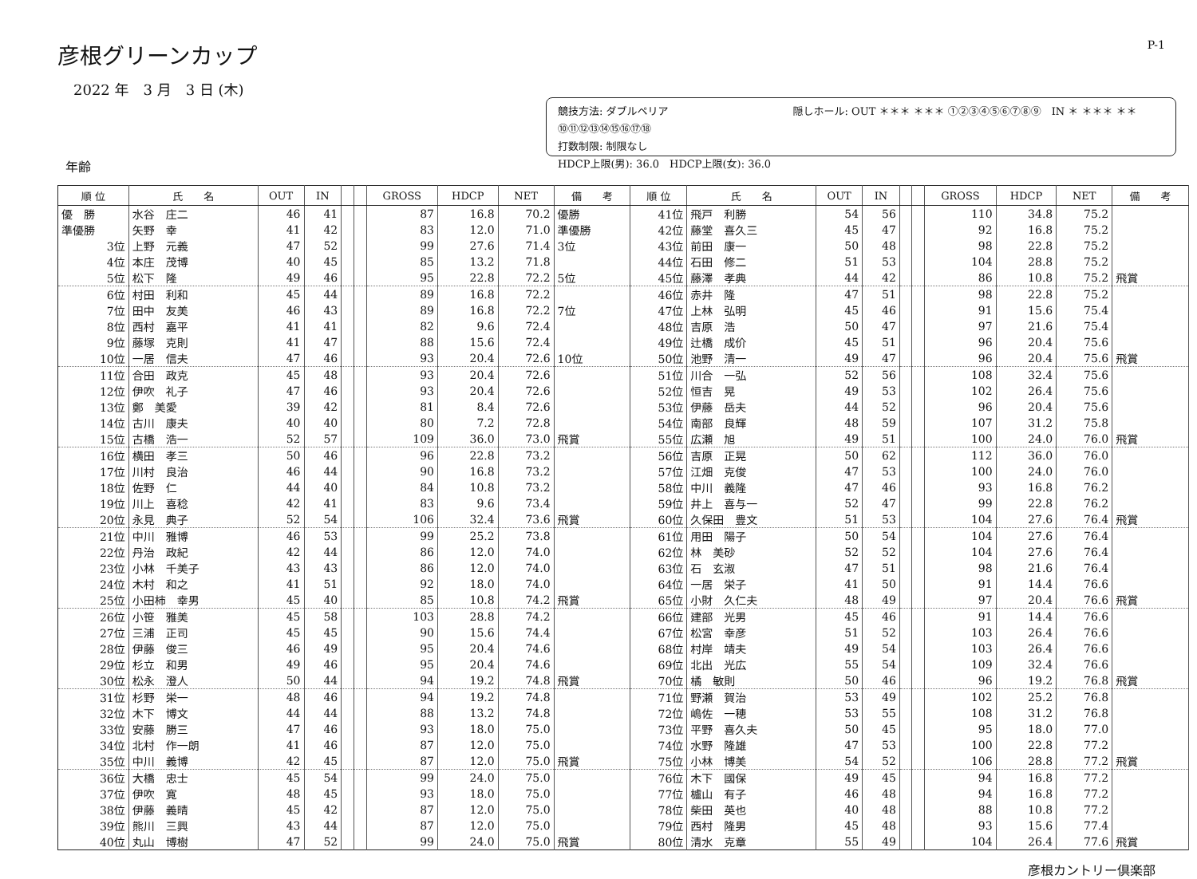彦根グリーンカップ
P-1
2022 年　3 月　3 日 (木)
競技方法: ダブルペリア　　　　　　　　　　　　隠しホール: OUT ＊＊＊ ＊＊＊ ①②③④⑤⑥⑦⑧⑨　IN ＊ ＊＊＊ ＊＊ ⑩⑪⑫⑬⑭⑮⑯⑰⑱
打数制限: 制限なし
HDCP上限(男): 36.0　HDCP上限(女): 36.0
年齢
| 順 位 | 氏 名 | OUT | IN | | | GROSS | HDCP | NET | 備 考 | 順 位 | 氏 名 | OUT | IN | | | GROSS | HDCP | NET | 備 考 |
| --- | --- | --- | --- | --- | --- | --- | --- | --- | --- | --- | --- | --- | --- | --- | --- | --- | --- | --- | --- |
| 優 勝 | 水谷 庄二 | 46 | 41 | | | 87 | 16.8 | 70.2 | 優勝 | 41位 | 飛戸 利勝 | 54 | 56 | | | 110 | 34.8 | 75.2 | |
| 準優勝 | 矢野 幸 | 41 | 42 | | | 83 | 12.0 | 71.0 | 準優勝 | 42位 | 藤堂 喜久三 | 45 | 47 | | | 92 | 16.8 | 75.2 | |
| 3位 | 上野 元義 | 47 | 52 | | | 99 | 27.6 | 71.4 | 3位 | 43位 | 前田 康一 | 50 | 48 | | | 98 | 22.8 | 75.2 | |
| 4位 | 本庄 茂博 | 40 | 45 | | | 85 | 13.2 | 71.8 | | 44位 | 石田 修二 | 51 | 53 | | | 104 | 28.8 | 75.2 | |
| 5位 | 松下 隆 | 49 | 46 | | | 95 | 22.8 | 72.2 | 5位 | 45位 | 藤澤 孝典 | 44 | 42 | | | 86 | 10.8 | 75.2 | 飛賞 |
| 6位 | 村田 利和 | 45 | 44 | | | 89 | 16.8 | 72.2 | | 46位 | 赤井 隆 | 47 | 51 | | | 98 | 22.8 | 75.2 | |
| 7位 | 田中 友美 | 46 | 43 | | | 89 | 16.8 | 72.2 | 7位 | 47位 | 上林 弘明 | 45 | 46 | | | 91 | 15.6 | 75.4 | |
| 8位 | 西村 嘉平 | 41 | 41 | | | 82 | 9.6 | 72.4 | | 48位 | 吉原 浩 | 50 | 47 | | | 97 | 21.6 | 75.4 | |
| 9位 | 藤塚 克則 | 41 | 47 | | | 88 | 15.6 | 72.4 | | 49位 | 辻橋 成价 | 45 | 51 | | | 96 | 20.4 | 75.6 | |
| 10位 | 一居 信夫 | 47 | 46 | | | 93 | 20.4 | 72.6 | 10位 | 50位 | 池野 清一 | 49 | 47 | | | 96 | 20.4 | 75.6 | 飛賞 |
| 11位 | 合田 政克 | 45 | 48 | | | 93 | 20.4 | 72.6 | | 51位 | 川合 一弘 | 52 | 56 | | | 108 | 32.4 | 75.6 | |
| 12位 | 伊吹 礼子 | 47 | 46 | | | 93 | 20.4 | 72.6 | | 52位 | 恒吉 晃 | 49 | 53 | | | 102 | 26.4 | 75.6 | |
| 13位 | 鄭 美愛 | 39 | 42 | | | 81 | 8.4 | 72.6 | | 53位 | 伊藤 岳夫 | 44 | 52 | | | 96 | 20.4 | 75.6 | |
| 14位 | 古川 康夫 | 40 | 40 | | | 80 | 7.2 | 72.8 | | 54位 | 南部 良輝 | 48 | 59 | | | 107 | 31.2 | 75.8 | |
| 15位 | 古橋 浩一 | 52 | 57 | | | 109 | 36.0 | 73.0 | 飛賞 | 55位 | 広瀬 旭 | 49 | 51 | | | 100 | 24.0 | 76.0 | 飛賞 |
| 16位 | 横田 孝三 | 50 | 46 | | | 96 | 22.8 | 73.2 | | 56位 | 吉原 正晃 | 50 | 62 | | | 112 | 36.0 | 76.0 | |
| 17位 | 川村 良治 | 46 | 44 | | | 90 | 16.8 | 73.2 | | 57位 | 江畑 克俊 | 47 | 53 | | | 100 | 24.0 | 76.0 | |
| 18位 | 佐野 仁 | 44 | 40 | | | 84 | 10.8 | 73.2 | | 58位 | 中川 義隆 | 47 | 46 | | | 93 | 16.8 | 76.2 | |
| 19位 | 川上 喜稔 | 42 | 41 | | | 83 | 9.6 | 73.4 | | 59位 | 井上 喜与一 | 52 | 47 | | | 99 | 22.8 | 76.2 | |
| 20位 | 永見 典子 | 52 | 54 | | | 106 | 32.4 | 73.6 | 飛賞 | 60位 | 久保田 豊文 | 51 | 53 | | | 104 | 27.6 | 76.4 | 飛賞 |
| 21位 | 中川 雅博 | 46 | 53 | | | 99 | 25.2 | 73.8 | | 61位 | 用田 陽子 | 50 | 54 | | | 104 | 27.6 | 76.4 | |
| 22位 | 丹治 政紀 | 42 | 44 | | | 86 | 12.0 | 74.0 | | 62位 | 林 美砂 | 52 | 52 | | | 104 | 27.6 | 76.4 | |
| 23位 | 小林 千美子 | 43 | 43 | | | 86 | 12.0 | 74.0 | | 63位 | 石 玄淑 | 47 | 51 | | | 98 | 21.6 | 76.4 | |
| 24位 | 木村 和之 | 41 | 51 | | | 92 | 18.0 | 74.0 | | 64位 | 一居 栄子 | 41 | 50 | | | 91 | 14.4 | 76.6 | |
| 25位 | 小田柿 幸男 | 45 | 40 | | | 85 | 10.8 | 74.2 | 飛賞 | 65位 | 小財 久仁夫 | 48 | 49 | | | 97 | 20.4 | 76.6 | 飛賞 |
| 26位 | 小笹 雅美 | 45 | 58 | | | 103 | 28.8 | 74.2 | | 66位 | 建部 光男 | 45 | 46 | | | 91 | 14.4 | 76.6 | |
| 27位 | 三浦 正司 | 45 | 45 | | | 90 | 15.6 | 74.4 | | 67位 | 松宮 幸彦 | 51 | 52 | | | 103 | 26.4 | 76.6 | |
| 28位 | 伊藤 俊三 | 46 | 49 | | | 95 | 20.4 | 74.6 | | 68位 | 村岸 靖夫 | 49 | 54 | | | 103 | 26.4 | 76.6 | |
| 29位 | 杉立 和男 | 49 | 46 | | | 95 | 20.4 | 74.6 | | 69位 | 北出 光広 | 55 | 54 | | | 109 | 32.4 | 76.6 | |
| 30位 | 松永 澄人 | 50 | 44 | | | 94 | 19.2 | 74.8 | 飛賞 | 70位 | 橘 敏則 | 50 | 46 | | | 96 | 19.2 | 76.8 | 飛賞 |
| 31位 | 杉野 栄一 | 48 | 46 | | | 94 | 19.2 | 74.8 | | 71位 | 野瀬 賀治 | 53 | 49 | | | 102 | 25.2 | 76.8 | |
| 32位 | 木下 博文 | 44 | 44 | | | 88 | 13.2 | 74.8 | | 72位 | 嶋佐 一穂 | 53 | 55 | | | 108 | 31.2 | 76.8 | |
| 33位 | 安藤 勝三 | 47 | 46 | | | 93 | 18.0 | 75.0 | | 73位 | 平野 喜久夫 | 50 | 45 | | | 95 | 18.0 | 77.0 | |
| 34位 | 北村 作一朗 | 41 | 46 | | | 87 | 12.0 | 75.0 | | 74位 | 水野 隆雄 | 47 | 53 | | | 100 | 22.8 | 77.2 | |
| 35位 | 中川 義博 | 42 | 45 | | | 87 | 12.0 | 75.0 | 飛賞 | 75位 | 小林 博美 | 54 | 52 | | | 106 | 28.8 | 77.2 | 飛賞 |
| 36位 | 大橋 忠士 | 45 | 54 | | | 99 | 24.0 | 75.0 | | 76位 | 木下 國保 | 49 | 45 | | | 94 | 16.8 | 77.2 | |
| 37位 | 伊吹 寛 | 48 | 45 | | | 93 | 18.0 | 75.0 | | 77位 | 櫨山 有子 | 46 | 48 | | | 94 | 16.8 | 77.2 | |
| 38位 | 伊藤 義晴 | 45 | 42 | | | 87 | 12.0 | 75.0 | | 78位 | 柴田 英也 | 40 | 48 | | | 88 | 10.8 | 77.2 | |
| 39位 | 熊川 三興 | 43 | 44 | | | 87 | 12.0 | 75.0 | | 79位 | 西村 隆男 | 45 | 48 | | | 93 | 15.6 | 77.4 | |
| 40位 | 丸山 博樹 | 47 | 52 | | | 99 | 24.0 | 75.0 | 飛賞 | 80位 | 清水 克章 | 55 | 49 | | | 104 | 26.4 | 77.6 | 飛賞 |
彦根カントリー倶楽部